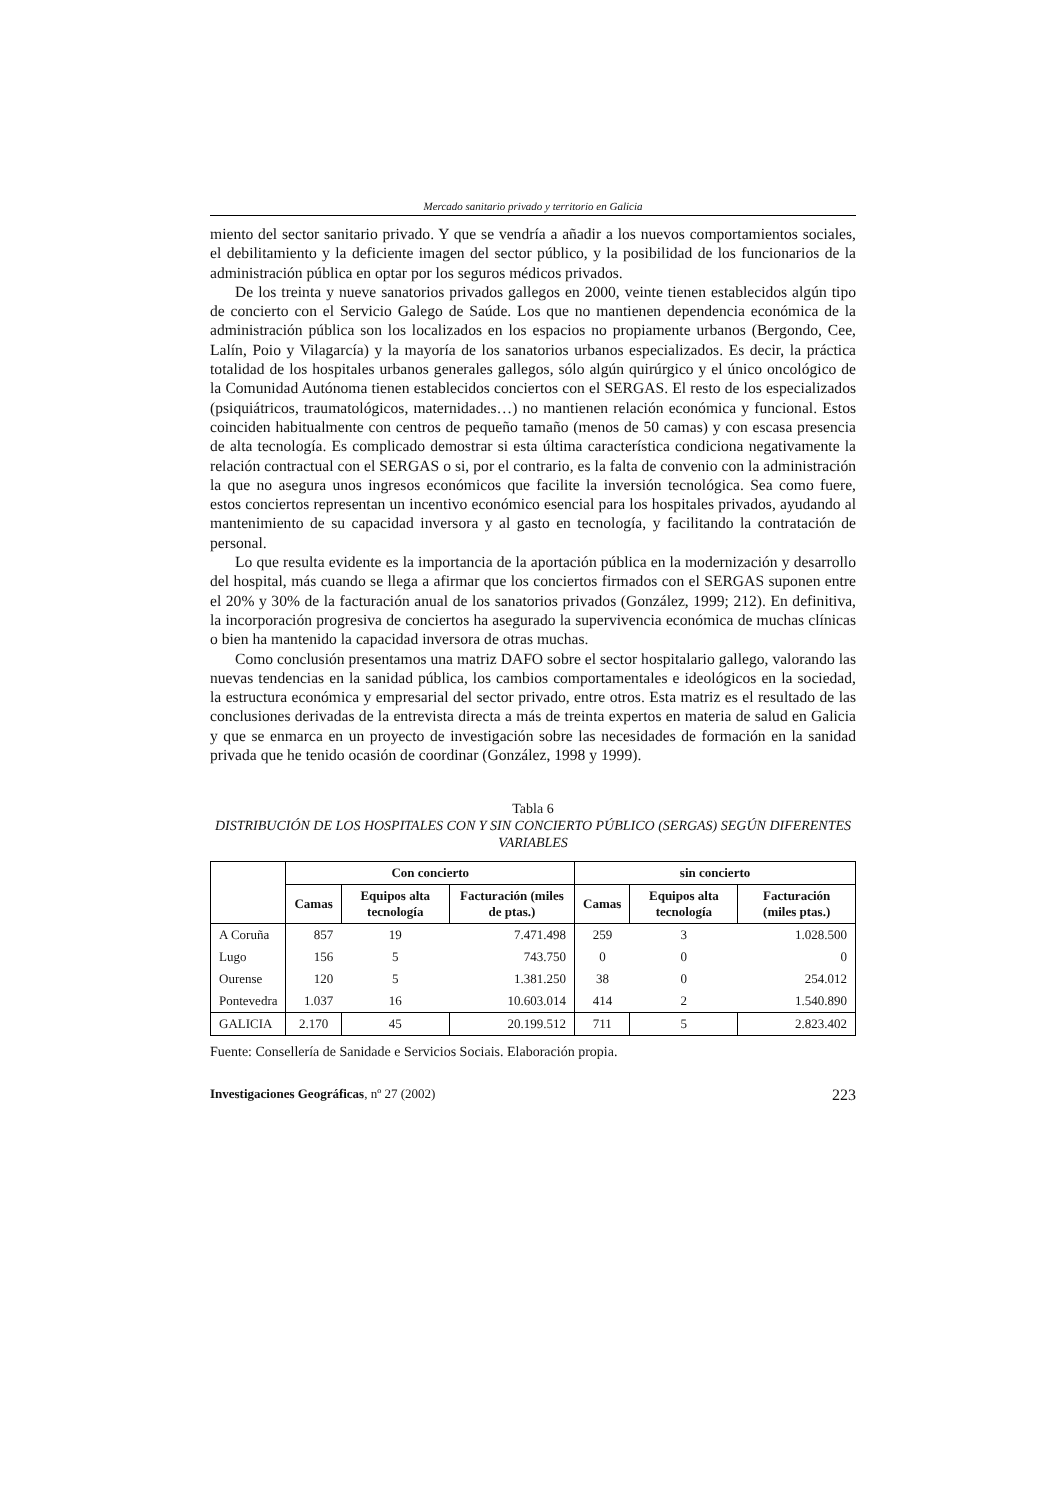Mercado sanitario privado y territorio en Galicia
miento del sector sanitario privado. Y que se vendría a añadir a los nuevos comportamientos sociales, el debilitamiento y la deficiente imagen del sector público, y la posibilidad de los funcionarios de la administración pública en optar por los seguros médicos privados.
De los treinta y nueve sanatorios privados gallegos en 2000, veinte tienen establecidos algún tipo de concierto con el Servicio Galego de Saúde. Los que no mantienen dependencia económica de la administración pública son los localizados en los espacios no propiamente urbanos (Bergondo, Cee, Lalín, Poio y Vilagarcía) y la mayoría de los sanatorios urbanos especializados. Es decir, la práctica totalidad de los hospitales urbanos generales gallegos, sólo algún quirúrgico y el único oncológico de la Comunidad Autónoma tienen establecidos conciertos con el SERGAS. El resto de los especializados (psiquiátricos, traumatológicos, maternidades…) no mantienen relación económica y funcional. Estos coinciden habitualmente con centros de pequeño tamaño (menos de 50 camas) y con escasa presencia de alta tecnología. Es complicado demostrar si esta última característica condiciona negativamente la relación contractual con el SERGAS o si, por el contrario, es la falta de convenio con la administración la que no asegura unos ingresos económicos que facilite la inversión tecnológica. Sea como fuere, estos conciertos representan un incentivo económico esencial para los hospitales privados, ayudando al mantenimiento de su capacidad inversora y al gasto en tecnología, y facilitando la contratación de personal.
Lo que resulta evidente es la importancia de la aportación pública en la modernización y desarrollo del hospital, más cuando se llega a afirmar que los conciertos firmados con el SERGAS suponen entre el 20% y 30% de la facturación anual de los sanatorios privados (González, 1999; 212). En definitiva, la incorporación progresiva de conciertos ha asegurado la supervivencia económica de muchas clínicas o bien ha mantenido la capacidad inversora de otras muchas.
Como conclusión presentamos una matriz DAFO sobre el sector hospitalario gallego, valorando las nuevas tendencias en la sanidad pública, los cambios comportamentales e ideológicos en la sociedad, la estructura económica y empresarial del sector privado, entre otros. Esta matriz es el resultado de las conclusiones derivadas de la entrevista directa a más de treinta expertos en materia de salud en Galicia y que se enmarca en un proyecto de investigación sobre las necesidades de formación en la sanidad privada que he tenido ocasión de coordinar (González, 1998 y 1999).
Tabla 6
DISTRIBUCIÓN DE LOS HOSPITALES CON Y SIN CONCIERTO PÚBLICO (SERGAS) SEGÚN DIFERENTES VARIABLES
| | Con concierto | | | sin concierto | | |
| --- | --- | --- | --- | --- | --- | --- |
| | Camas | Equipos alta tecnología | Facturación (miles de ptas.) | Camas | Equipos alta tecnología | Facturación (miles ptas.) |
| A Coruña | 857 | 19 | 7.471.498 | 259 | 3 | 1.028.500 |
| Lugo | 156 | 5 | 743.750 | 0 | 0 | 0 |
| Ourense | 120 | 5 | 1.381.250 | 38 | 0 | 254.012 |
| Pontevedra | 1.037 | 16 | 10.603.014 | 414 | 2 | 1.540.890 |
| GALICIA | 2.170 | 45 | 20.199.512 | 711 | 5 | 2.823.402 |
Fuente: Consellería de Sanidade e Servicios Sociais. Elaboración propia.
Investigaciones Geográficas, nº 27 (2002) 223